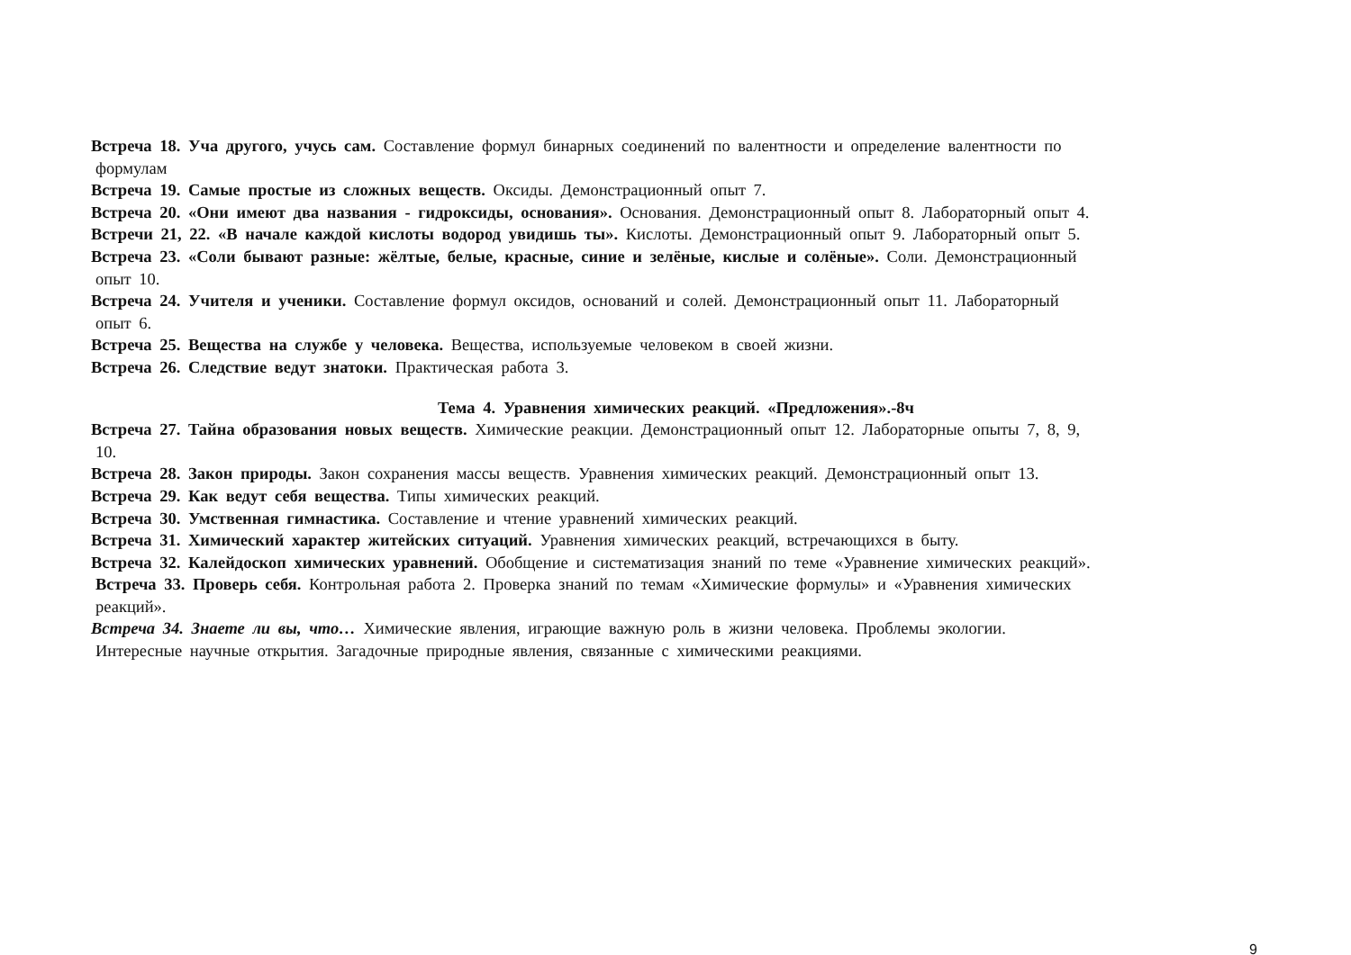Встреча 18. Уча другого, учусь сам. Составление формул бинарных соединений по валентности и определение валентности по
формулам
Встреча 19. Самые простые из сложных веществ. Оксиды. Демонстрационный опыт 7.
Встреча 20. «Они имеют два названия - гидроксиды, основания». Основания. Демонстрационный опыт 8. Лабораторный опыт 4.
Встречи 21, 22. «В начале каждой кислоты водород увидишь ты». Кислоты. Демонстрационный опыт 9. Лабораторный опыт 5.
Встреча 23. «Соли бывают разные: жёлтые, белые, красные, синие и зелёные, кислые и солёные». Соли. Демонстрационный
опыт 10.
Встреча 24. Учителя и ученики. Составление формул оксидов, оснований и солей. Демонстрационный опыт 11. Лабораторный
опыт 6.
Встреча 25. Вещества на службе у человека. Вещества, используемые человеком в своей жизни.
Встреча 26. Следствие ведут знатоки. Практическая работа 3.
Тема 4. Уравнения химических реакций. «Предложения».-8ч
Встреча 27. Тайна образования новых веществ. Химические реакции. Демонстрационный опыт 12. Лабораторные опыты 7, 8, 9,
10.
Встреча 28. Закон природы. Закон сохранения массы веществ. Уравнения химических реакций. Демонстрационный опыт 13.
Встреча 29. Как ведут себя вещества. Типы химических реакций.
Встреча 30. Умственная гимнастика. Составление и чтение уравнений химических реакций.
Встреча 31. Химический характер житейских ситуаций. Уравнения химических реакций, встречающихся в быту.
Встреча 32. Калейдоскоп химических уравнений. Обобщение и систематизация знаний по теме «Уравнение химических реакций».
Встреча 33. Проверь себя. Контрольная работа 2. Проверка знаний по темам «Химические формулы» и «Уравнения химических
реакций».
Встреча 34. Знаете ли вы, что… Химические явления, играющие важную роль в жизни человека. Проблемы экологии.
Интересные научные открытия. Загадочные природные явления, связанные с химическими реакциями.
9